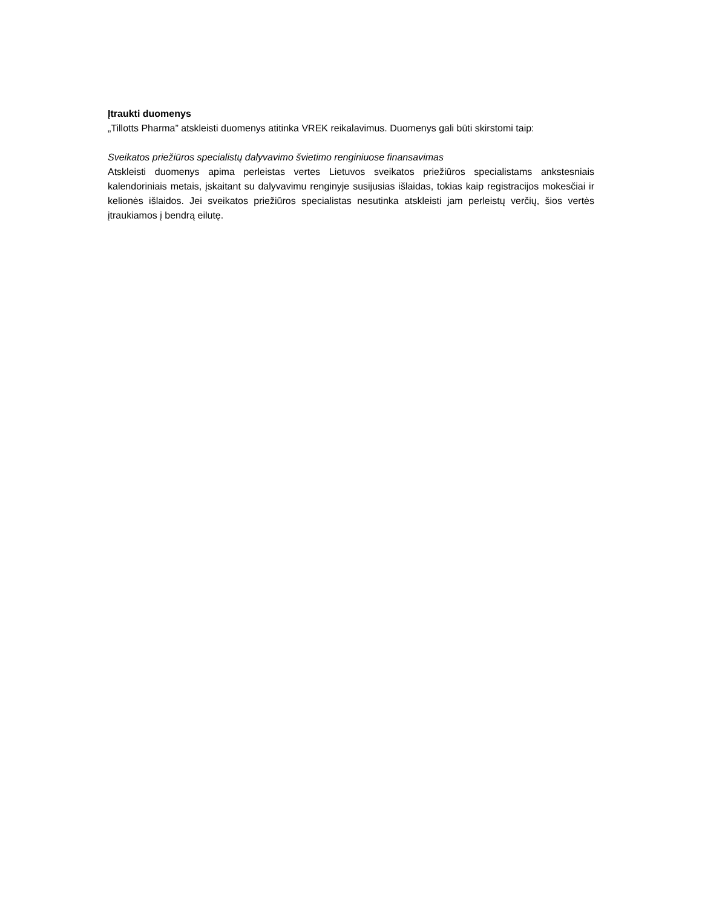Įtraukti duomenys
„Tillotts Pharma” atskleisti duomenys atitinka VREK reikalavimus. Duomenys gali būti skirstomi taip:
Sveikatos priežiūros specialistų dalyvavimo švietimo renginiuose finansavimas
Atskleisti duomenys apima perleistas vertes Lietuvos sveikatos priežiūros specialistams ankstesniais kalendoriniais metais, įskaitant su dalyvavimu renginyje susijusias išlaidas, tokias kaip registracijos mokesčiai ir kelionės išlaidos. Jei sveikatos priežiūros specialistas nesutinka atskleisti jam perleistų verčių, šios vertės įtraukiamos į bendrą eilutę.